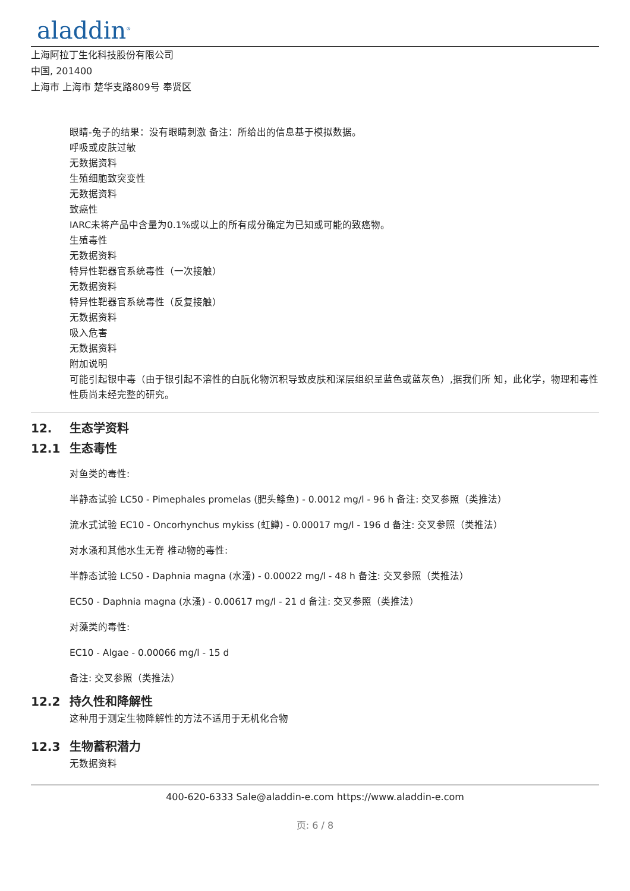aladdin<sup>®</sup>
上海阿拉丁生化科技股份有限公司
中国, 201400
上海市 上海市 楚华支路809号 奉贤区
眼睛-兔子的结果：没有眼睛刺激 备注：所给出的信息基于模拟数据。
呼吸或皮肤过敏
无数据资料
生殖细胞致突变性
无数据资料
致癌性
IARC未将产品中含量为0.1%或以上的所有成分确定为已知或可能的致癌物。
生殖毒性
无数据资料
特异性靶器官系统毒性（一次接触）
无数据资料
特异性靶器官系统毒性（反复接触）
无数据资料
吸入危害
无数据资料
附加说明
可能引起银中毒（由于银引起不溶性的白朊化物沉积导致皮肤和深层组织呈蓝色或蓝灰色）,据我们所 知，此化学，物理和毒性性质尚未经完整的研究。
12. 生态学资料
12.1 生态毒性
对鱼类的毒性:
半静态试验 LC50 - Pimephales promelas (肥头鲦鱼) - 0.0012 mg/l - 96 h 备注: 交叉参照（类推法）
流水式试验 EC10 - Oncorhynchus mykiss (虹鳟) - 0.00017 mg/l - 196 d 备注: 交叉参照（类推法）
对水溞和其他水生无脊 椎动物的毒性:
半静态试验 LC50 - Daphnia magna (水溞) - 0.00022 mg/l - 48 h 备注: 交叉参照（类推法）
EC50 - Daphnia magna (水溞) - 0.00617 mg/l - 21 d 备注: 交叉参照（类推法）
对藻类的毒性:
EC10 - Algae - 0.00066 mg/l - 15 d
备注: 交叉参照（类推法）
12.2 持久性和降解性
这种用于测定生物降解性的方法不适用于无机化合物
12.3 生物蓄积潜力
无数据资料
400-620-6333 Sale@aladdin-e.com https://www.aladdin-e.com
页: 6 / 8